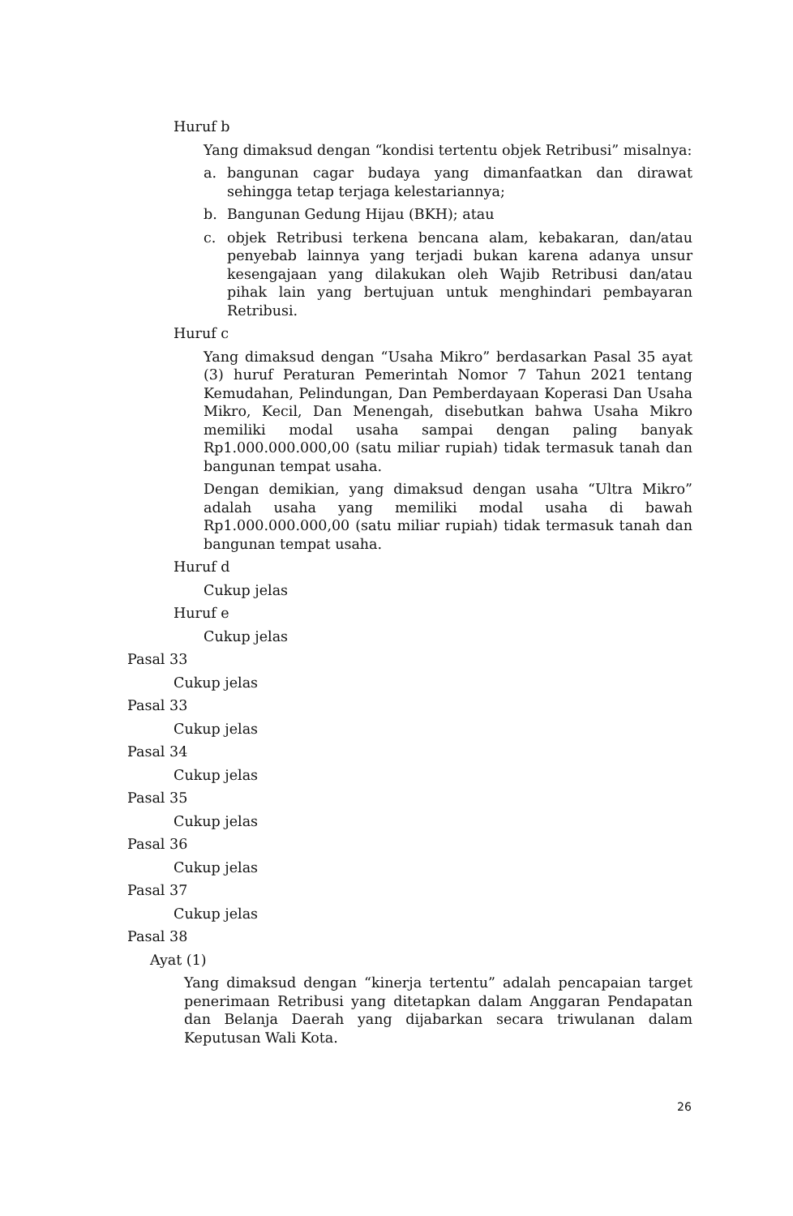Huruf b
Yang dimaksud dengan “kondisi tertentu objek Retribusi” misalnya:
a. bangunan cagar budaya yang dimanfaatkan dan dirawat sehingga tetap terjaga kelestariannya;
b. Bangunan Gedung Hijau (BKH); atau
c. objek Retribusi terkena bencana alam, kebakaran, dan/atau penyebab lainnya yang terjadi bukan karena adanya unsur kesengajaan yang dilakukan oleh Wajib Retribusi dan/atau pihak lain yang bertujuan untuk menghindari pembayaran Retribusi.
Huruf c
Yang dimaksud dengan “Usaha Mikro” berdasarkan Pasal 35 ayat (3) huruf Peraturan Pemerintah Nomor 7 Tahun 2021 tentang Kemudahan, Pelindungan, Dan Pemberdayaan Koperasi Dan Usaha Mikro, Kecil, Dan Menengah, disebutkan bahwa Usaha Mikro memiliki modal usaha sampai dengan paling banyak Rp1.000.000.000,00 (satu miliar rupiah) tidak termasuk tanah dan bangunan tempat usaha.
Dengan demikian, yang dimaksud dengan usaha “Ultra Mikro” adalah usaha yang memiliki modal usaha di bawah Rp1.000.000.000,00 (satu miliar rupiah) tidak termasuk tanah dan bangunan tempat usaha.
Huruf d
Cukup jelas
Huruf e
Cukup jelas
Pasal 33
Cukup jelas
Pasal 33
Cukup jelas
Pasal 34
Cukup jelas
Pasal 35
Cukup jelas
Pasal 36
Cukup jelas
Pasal 37
Cukup jelas
Pasal 38
Ayat (1)
Yang dimaksud dengan “kinerja tertentu” adalah pencapaian target penerimaan Retribusi yang ditetapkan dalam Anggaran Pendapatan dan Belanja Daerah yang dijabarkan secara triwulanan dalam Keputusan Wali Kota.
26